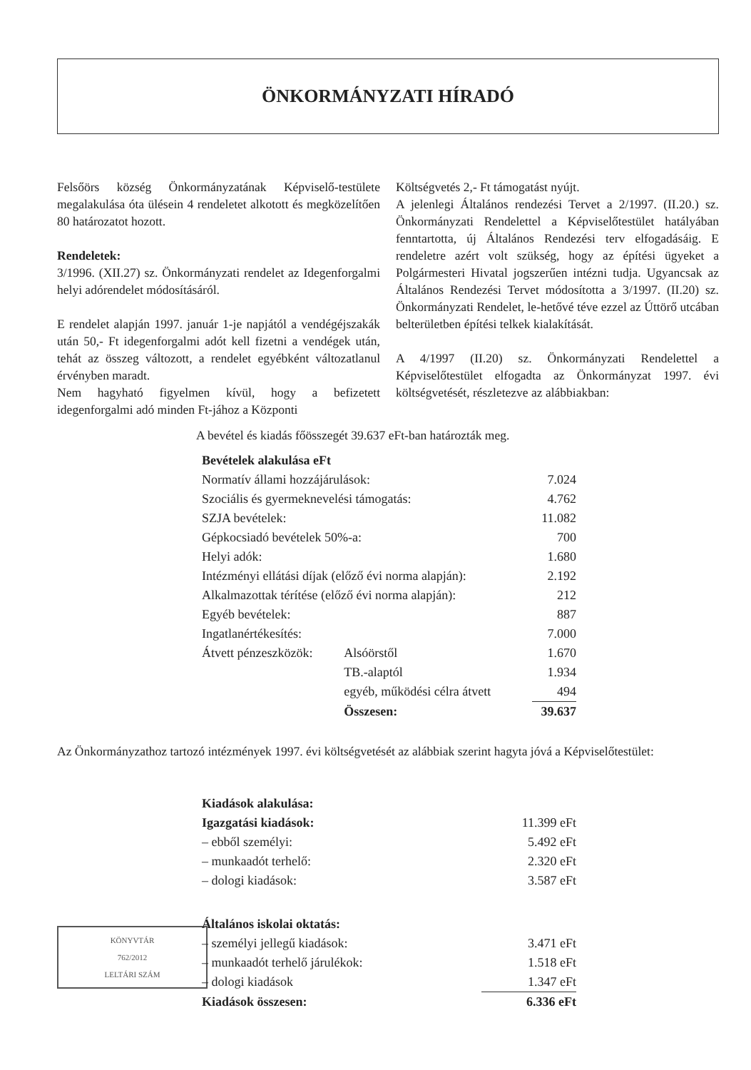ÖNKORMÁNYZATI HÍRADÓ
Felsőörs község Önkormányzatának Képviselő-testülete megalakulása óta ülésein 4 rendeletet alkotott és megközelítően 80 határozatot hozott.
Rendeletek:
3/1996. (XII.27) sz. Önkormányzati rendelet az Idegenforgalmi helyi adórendelet módosításáról.
E rendelet alapján 1997. január 1-je napjától a vendégéjszakák után 50,- Ft idegenforgalmi adót kell fizetni a vendégek után, tehát az összeg változott, a rendelet egyébként változatlanul érvényben maradt.
Nem hagyható figyelmen kívül, hogy a befizetett idegenforgalmi adó minden Ft-jához a Központi
Költségvetés 2,- Ft támogatást nyújt.
A jelenlegi Általános rendezési Tervet a 2/1997. (II.20.) sz. Önkormányzati Rendelettel a Képviselőtestület hatályában fenntartotta, új Általános Rendezési terv elfogadásáig. E rendeletre azért volt szükség, hogy az építési ügyeket a Polgármesteri Hivatal jogszerűen intézni tudja. Ugyancsak az Általános Rendezési Tervet módosította a 3/1997. (II.20) sz. Önkormányzati Rendelet, le-hetővé téve ezzel az Úttörő utcában belterületben építési telkek kialakítását.
A 4/1997 (II.20) sz. Önkormányzati Rendelettel a Képviselőtestület elfogadta az Önkormányzat 1997. évi költségvetését, részletezve az alábbiakban:
A bevétel és kiadás főösszegét 39.637 eFt-ban határozták meg.
| Bevételek alakulása eFt | | |
| Normatív állami hozzájárulások: | | 7.024 |
| Szociális és gyermeknevelési támogatás: | | 4.762 |
| SZJA bevételek: | | 11.082 |
| Gépkocsiadó bevételek 50%-a: | | 700 |
| Helyi adók: | | 1.680 |
| Intézményi ellátási díjak (előző évi norma alapján): | | 2.192 |
| Alkalmazottak térítése (előző évi norma alapján): | | 212 |
| Egyéb bevételek: | | 887 |
| Ingatlanértékesítés: | | 7.000 |
| Átvett pénzeszközök: | Alsóörstől | 1.670 |
| | TB.-alaptól | 1.934 |
| | egyéb, működési célra átvett | 494 |
| | Összesen: | 39.637 |
Az Önkormányzathoz tartozó intézmények 1997. évi költségvetését az alábbiak szerint hagyta jóvá a Képviselőtestület:
| Kiadások alakulása: | |
| Igazgatási kiadások: | 11.399 eFt |
| – ebből személyi: | 5.492 eFt |
| – munkaadót terhelő: | 2.320 eFt |
| – dologi kiadások: | 3.587 eFt |
| Általános iskolai oktatás: | |
| – személyi jellegű kiadások: | 3.471 eFt |
| – munkaadót terhelő járulékok: | 1.518 eFt |
| – dologi kiadások | 1.347 eFt |
| Kiadások összesen: | 6.336 eFt |
KÖNYVTÁR
762/2012
LELTÁRI SZÁM